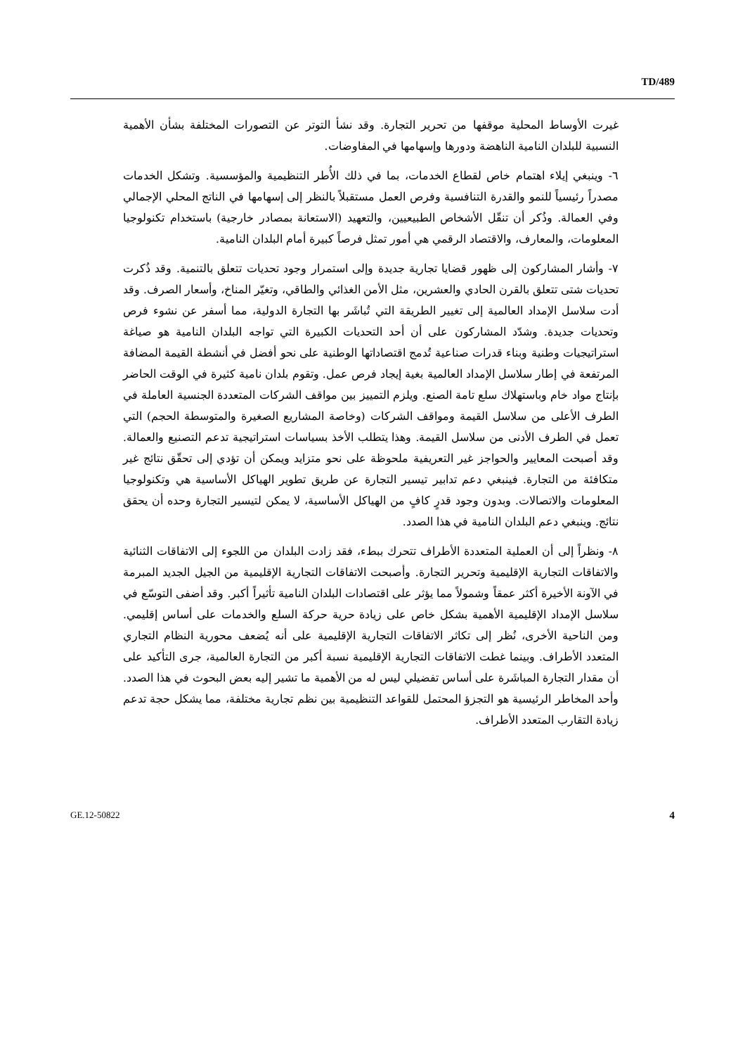TD/489
غيرت الأوساط المحلية موقفها من تحرير التجارة. وقد نشأ التوتر عن التصورات المختلفة بشأن الأهمية النسبية للبلدان النامية الناهضة ودورها وإسهامها في المفاوضات.
٦- وينبغي إيلاء اهتمام خاص لقطاع الخدمات، بما في ذلك الأُطر التنظيمية والمؤسسية. وتشكل الخدمات مصدراً رئيسياً للنمو والقدرة التنافسية وفرص العمل مستقبلاً بالنظر إلى إسهامها في الناتج المحلي الإجمالي وفي العمالة. وذُكر أن تنقّل الأشخاص الطبيعيين، والتعهيد (الاستعانة بمصادر خارجية) باستخدام تكنولوجيا المعلومات، والمعارف، والاقتصاد الرقمي هي أمور تمثل فرصاً كبيرة أمام البلدان النامية.
٧- وأشار المشاركون إلى ظهور قضايا تجارية جديدة وإلى استمرار وجود تحديات تتعلق بالتنمية. وقد ذُكرت تحديات شتى تتعلق بالقرن الحادي والعشرين، مثل الأمن الغذائي والطاقي، وتغيّر المناخ، وأسعار الصرف. وقد أدت سلاسل الإمداد العالمية إلى تغيير الطريقة التي تُباشَر بها التجارة الدولية، مما أسفر عن نشوء فرص وتحديات جديدة. وشدّد المشاركون على أن أحد التحديات الكبيرة التي تواجه البلدان النامية هو صياغة استراتيجيات وطنية وبناء قدرات صناعية تُدمج اقتصاداتها الوطنية على نحو أفضل في أنشطة القيمة المضافة المرتفعة في إطار سلاسل الإمداد العالمية بغية إيجاد فرص عمل. وتقوم بلدان نامية كثيرة في الوقت الحاضر بإنتاج مواد خام وباستهلاك سلع تامة الصنع. ويلزم التمييز بين مواقف الشركات المتعددة الجنسية العاملة في الطرف الأعلى من سلاسل القيمة ومواقف الشركات (وخاصة المشاريع الصغيرة والمتوسطة الحجم) التي تعمل في الطرف الأدنى من سلاسل القيمة. وهذا يتطلب الأخذ بسياسات استراتيجية تدعم التصنيع والعمالة. وقد أصبحت المعايير والحواجز غير التعريفية ملحوظة على نحو متزايد ويمكن أن تؤدي إلى تحقّق نتائج غير متكافئة من التجارة. فينبغي دعم تدابير تيسير التجارة عن طريق تطوير الهياكل الأساسية هي وتكنولوجيا المعلومات والاتصالات. وبدون وجود قدرٍ كافٍ من الهياكل الأساسية، لا يمكن لتيسير التجارة وحده أن يحقق نتائج. وينبغي دعم البلدان النامية في هذا الصدد.
٨- ونظراً إلى أن العملية المتعددة الأطراف تتحرك ببطء، فقد زادت البلدان من اللجوء إلى الاتفاقات الثنائية والاتفاقات التجارية الإقليمية وتحرير التجارة. وأصبحت الاتفاقات التجارية الإقليمية من الجيل الجديد المبرمة في الآونة الأخيرة أكثر عمقاً وشمولاً مما يؤثر على اقتصادات البلدان النامية تأثيراً أكبر. وقد أضفى التوسّع في سلاسل الإمداد الإقليمية الأهمية بشكل خاص على زيادة حرية حركة السلع والخدمات على أساس إقليمي. ومن الناحية الأخرى، نُظر إلى تكاثر الاتفاقات التجارية الإقليمية على أنه يُضعف محورية النظام التجاري المتعدد الأطراف. وبينما غطت الاتفاقات التجارية الإقليمية نسبة أكبر من التجارة العالمية، جرى التأكيد على أن مقدار التجارة المباشَرة على أساس تفضيلي ليس له من الأهمية ما تشير إليه بعض البحوث في هذا الصدد. وأحد المخاطر الرئيسية هو التجزؤ المحتمل للقواعد التنظيمية بين نظم تجارية مختلفة، مما يشكل حجة تدعم زيادة التقارب المتعدد الأطراف.
GE.12-50822 4